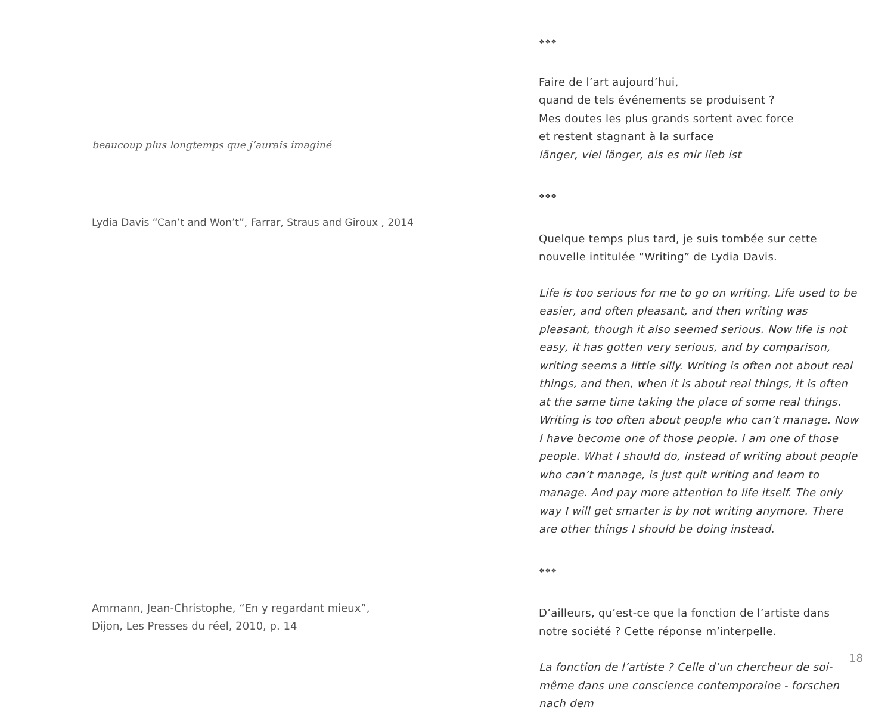beaucoup plus longtemps que j’aurais imaginé
Lydia Davis “Can’t and Won’t”, Farrar, Straus and Giroux , 2014
Ammann, Jean-Christophe, “En y regardant mieux”,
Dijon, Les Presses du réel, 2010, p. 14
❖❖❖
Faire de l’art aujourd’hui,
quand de tels événements se produisent ?
Mes doutes les plus grands sortent avec force
et restent stagnant à la surface
länger, viel länger, als es mir lieb ist
❖❖❖
Quelque temps plus tard, je suis tombée sur cette nouvelle intitulée “Writing” de Lydia Davis.
Life is too serious for me to go on writing. Life used to be easier, and often pleasant, and then writing was pleasant, though it also seemed serious. Now life is not easy, it has gotten very serious, and by comparison, writing seems a little silly. Writing is often not about real things, and then, when it is about real things, it is often at the same time taking the place of some real things. Writing is too often about people who can’t manage. Now I have become one of those people. I am one of those people. What I should do, instead of writing about people who can’t manage, is just quit writing and learn to manage. And pay more attention to life itself. The only way I will get smarter is by not writing anymore. There are other things I should be doing instead.
❖❖❖
D’ailleurs, qu’est-ce que la fonction de l’artiste dans notre société ? Cette réponse m’interpelle.
La fonction de l’artiste ? Celle d’un chercheur de soi-même dans une conscience contemporaine - forschen nach dem
18